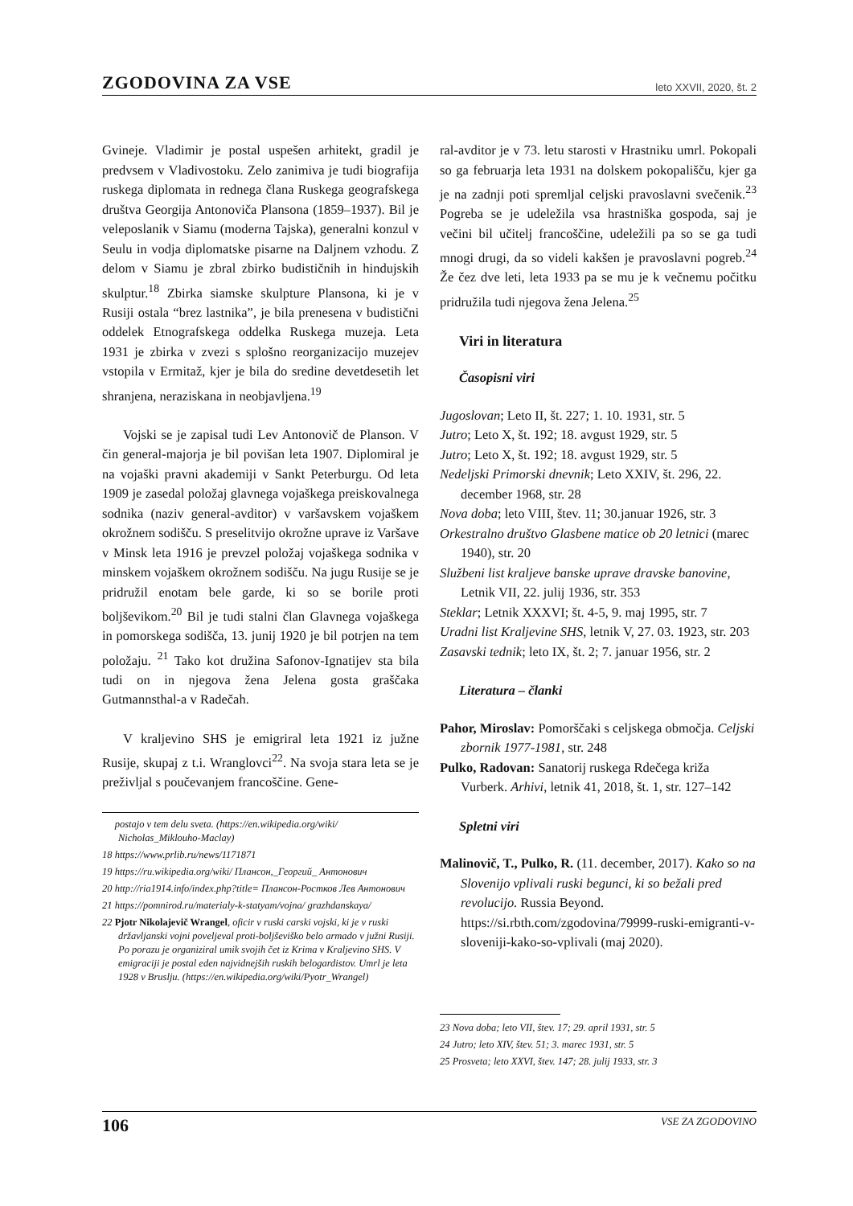ZGODOVINA ZA VSE leto XXVII, 2020, št. 2
Gvineje. Vladimir je postal uspešen arhitekt, gradil je predvsem v Vladivostoku. Zelo zanimiva je tudi biografija ruskega diplomata in rednega člana Ruskega geografskega društva Georgija Antonoviča Plansona (1859–1937). Bil je veleposlanik v Siamu (moderna Tajska), generalni konzul v Seulu in vodja diplomatske pisarne na Daljnem vzhodu. Z delom v Siamu je zbral zbirko budističnih in hindujskih skulptur.<sup>18</sup> Zbirka siamske skulpture Plansona, ki je v Rusiji ostala “brez lastnika”, je bila prenesena v budistični oddelek Etnografskega oddelka Ruskega muzeja. Leta 1931 je zbirka v zvezi s splošno reorganizacijo muzejev vstopila v Ermitaž, kjer je bila do sredine devetdesetih let shranjena, neraziskana in neobjavljena.<sup>19</sup>
Vojski se je zapisal tudi Lev Antonovič de Planson. V čin general-majorja je bil povišan leta 1907. Diplomiral je na vojaški pravni akademiji v Sankt Peterburgu. Od leta 1909 je zasedal položaj glavnega vojaškega preiskovalnega sodnika (naziv general-avditor) v varšavskem vojaškem okrožnem sodišču. S preselitvijo okrožne uprave iz Varšave v Minsk leta 1916 je prevzel položaj vojaškega sodnika v minskem vojaškem okrožnem sodišču. Na jugu Rusije se je pridružil enotam bele garde, ki so se borile proti boljševikom.<sup>20</sup> Bil je tudi stalni član Glavnega vojaškega in pomorskega sodišča, 13. junij 1920 je bil potrjen na tem položaju. <sup>21</sup> Tako kot družina Safonov-Ignatijev sta bila tudi on in njegova žena Jelena gosta graščaka Gutmannsthal-a v Radečah.
V kraljevino SHS je emigriral leta 1921 iz južne Rusije, skupaj z t.i. Wranglovci<sup>22</sup>. Na svoja stara leta se je preživljal s poučevanjem francoščine. Gene-
postajo v tem delu sveta. (https://en.wikipedia.org/wiki/ Nicholas_Miklouho-Maclay)
18 https://www.prlib.ru/news/1171871
19 https://ru.wikipedia.org/wiki/ Плансон,_Георгий_ Антонович
20 http://ria1914.info/index.php?title= Плансон-Ростков Лев Антонович
21 https://pomnirod.ru/materialy-k-statyam/vojna/ grazhdanskaya/
22 Pjotr Nikolajevič Wrangel, oficir v ruski carski vojski, ki je v ruski državljanski vojni poveljeval proti-boljševiško belo armado v južni Rusiji. Po porazu je organiziral umik svojih čet iz Krima v Kraljevino SHS. V emigraciji je postal eden najvidnejših ruskih belogardistov. Umrl je leta 1928 v Bruslju. (https://en.wikipedia.org/wiki/Pyotr_Wrangel)
ral-avditor je v 73. letu starosti v Hrastniku umrl. Pokopali so ga februarja leta 1931 na dolskem pokopališču, kjer ga je na zadnji poti spremljal celjski pravoslavni svečenik.<sup>23</sup> Pogreba se je udeležila vsa hrastniška gospoda, saj je večini bil učitelj francoščine, udeležili pa so se ga tudi mnogi drugi, da so videli kakšen je pravoslavni pogreb.<sup>24</sup> Že čez dve leti, leta 1933 pa se mu je k večnemu počitku pridružila tudi njegova žena Jelena.<sup>25</sup>
Viri in literatura
Časopisni viri
Jugoslovan; Leto II, št. 227; 1. 10. 1931, str. 5
Jutro; Leto X, št. 192; 18. avgust 1929, str. 5
Jutro; Leto X, št. 192; 18. avgust 1929, str. 5
Nedeljski Primorski dnevnik; Leto XXIV, št. 296, 22. december 1968, str. 28
Nova doba; leto VIII, štev. 11; 30.januar 1926, str. 3
Orkestralno društvo Glasbene matice ob 20 letnici (marec 1940), str. 20
Službeni list kraljeve banske uprave dravske banovine, Letnik VII, 22. julij 1936, str. 353
Steklar; Letnik XXXVI; št. 4-5, 9. maj 1995, str. 7
Uradni list Kraljevine SHS, letnik V, 27. 03. 1923, str. 203
Zasavski tednik; leto IX, št. 2; 7. januar 1956, str. 2
Literatura – članki
Pahor, Miroslav: Pomorščaki s celjskega območja. Celjski zbornik 1977-1981, str. 248
Pulko, Radovan: Sanatorij ruskega Rdečega križa Vurberk. Arhivi, letnik 41, 2018, št. 1, str. 127–142
Spletni viri
Malinovič, T., Pulko, R. (11. december, 2017). Kako so na Slovenijo vplivali ruski begunci, ki so bežali pred revolucijo. Russia Beyond. https://si.rbth.com/zgodovina/79999-ruski-emigranti-v-sloveniji-kako-so-vplivali (maj 2020).
23 Nova doba; leto VII, štev. 17; 29. april 1931, str. 5
24 Jutro; leto XIV, štev. 51; 3. marec 1931, str. 5
25 Prosveta; leto XXVI, štev. 147; 28. julij 1933, str. 3
106 VSE ZA ZGODOVINO